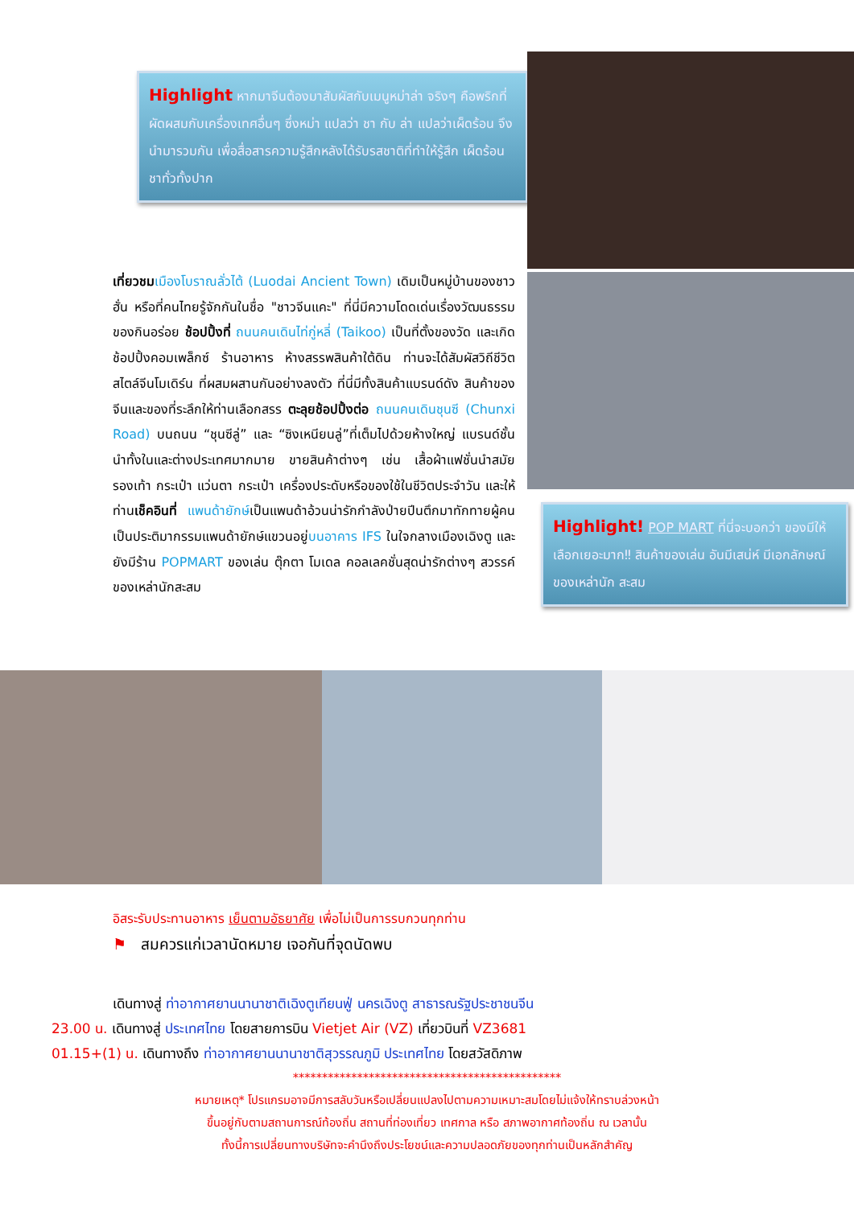Highlight หากมาจีนต้องมาสัมผัสกับเมนูหม่าล่า จริงๆ คือพริกที่ผัดผสมกับเครื่องเทศอื่นๆ ซึ่งหม่า แปลว่า ชา กับ ล่า แปลว่าเผ็ดร้อน จึงนำมารวมกัน เพื่อสื่อสารความรู้สึกหลังได้รับรสชาติที่ทำให้รู้สึก เผ็ดร้อนชาทั่วทั้งปาก
เที่ยวชม เมืองโบราณลั่วไต้ (Luodai Ancient Town) เดิมเป็นหมู่บ้านของชาวฮั่น หรือที่คนไทยรู้จักกันในชื่อ "ชาวจีนแคะ" ที่นี่มีความโดดเด่นเรื่องวัฒนธรรม ของกินอร่อย ช้อปปิ้งที่ ถนนคนเดินไท่กู่หลี่ (Taikoo) เป็นที่ตั้งของวัด และเกิดช้อปปิ้งคอมเพล็กซ์ ร้านอาหาร ห้างสรรพสินค้าใต้ดิน ท่านจะได้สัมผัสวิถีชีวิตสไตล์จีนโมเดิร์น ที่ผสมผสานกันอย่างลงตัว ที่นี่มีทั้งสินค้าแบรนด์ดัง สินค้าของจีนและของที่ระลึกให้ท่านเลือกสรร ตะลุยช้อปปิ้งต่อ ถนนคนเดินชุนซี (Chunxi Road) บนถนน “ชุนซีลู่” และ “ซิงเหนียนลู่”ที่เต็มไปด้วยห้างใหญ่ แบรนด์ชั้นนำทั้งในและต่างประเทศมากมาย ขายสินค้าต่างๆ เช่น เสื้อผ้าแฟชั่นนำสมัย รองเท้า กระเป๋า แว่นตา กระเป๋า เครื่องประดับหรือของใช้ในชีวิตประจำวัน และให้ท่านเช็คอินที่ แพนด้ายักษ์เป็นแพนด้าอ้วนน่ารักกำลังป่ายปีนตึกมาทักทายผู้คน เป็นประติมากรรมแพนด้ายักษ์แขวนอยู่บนอาคาร IFS ในใจกลางเมืองเฉิงตู และยังมีร้าน POPMART ของเล่น ตุ๊กตา โมเดล คอลเลคชั่นสุดน่ารักต่างๆ สวรรค์ของเหล่านักสะสม
Highlight! POP MART ที่นี่จะบอกว่า ของมีให้เลือกเยอะมาก‼ สินค้าของเล่น อันมีเสน่ห์ มีเอกลักษณ์ของเหล่านัก สะสม
อิสระรับประทานอาหาร เย็นตามอัธยาศัย เพื่อไม่เป็นการรบกวนทุกท่าน
⚑ สมควรแก่เวลานัดหมาย เจอกันที่จุดนัดพบ
เดินทางสู่ ท่าอากาศยานนานาชาติเฉิงตูเทียนฟู่ นครเฉิงตู สาธารณรัฐประชาชนจีน
23.00 น. เดินทางสู่ ประเทศไทย โดยสายการบิน Vietjet Air (VZ) เที่ยวบินที่ VZ3681
01.15+(1) น. เดินทางถึง ท่าอากาศยานนานาชาติสุวรรณภูมิ ประเทศไทย โดยสวัสดิภาพ
**********************************************
หมายเหตุ* โปรแกรมอาจมีการสลับวันหรือเปลี่ยนแปลงไปตามความเหมาะสมโดยไม่แจ้งให้ทราบล่วงหน้า
ขึ้นอยู่กับตามสถานการณ์ท้องถิ่น สถานที่ท่องเที่ยว เทศกาล หรือ สภาพอากาศท้องถิ่น ณ เวลานั้น
ทั้งนี้การเปลี่ยนทางบริษัทจะคำนึงถึงประโยชน์และความปลอดภัยของทุกท่านเป็นหลักสำคัญ